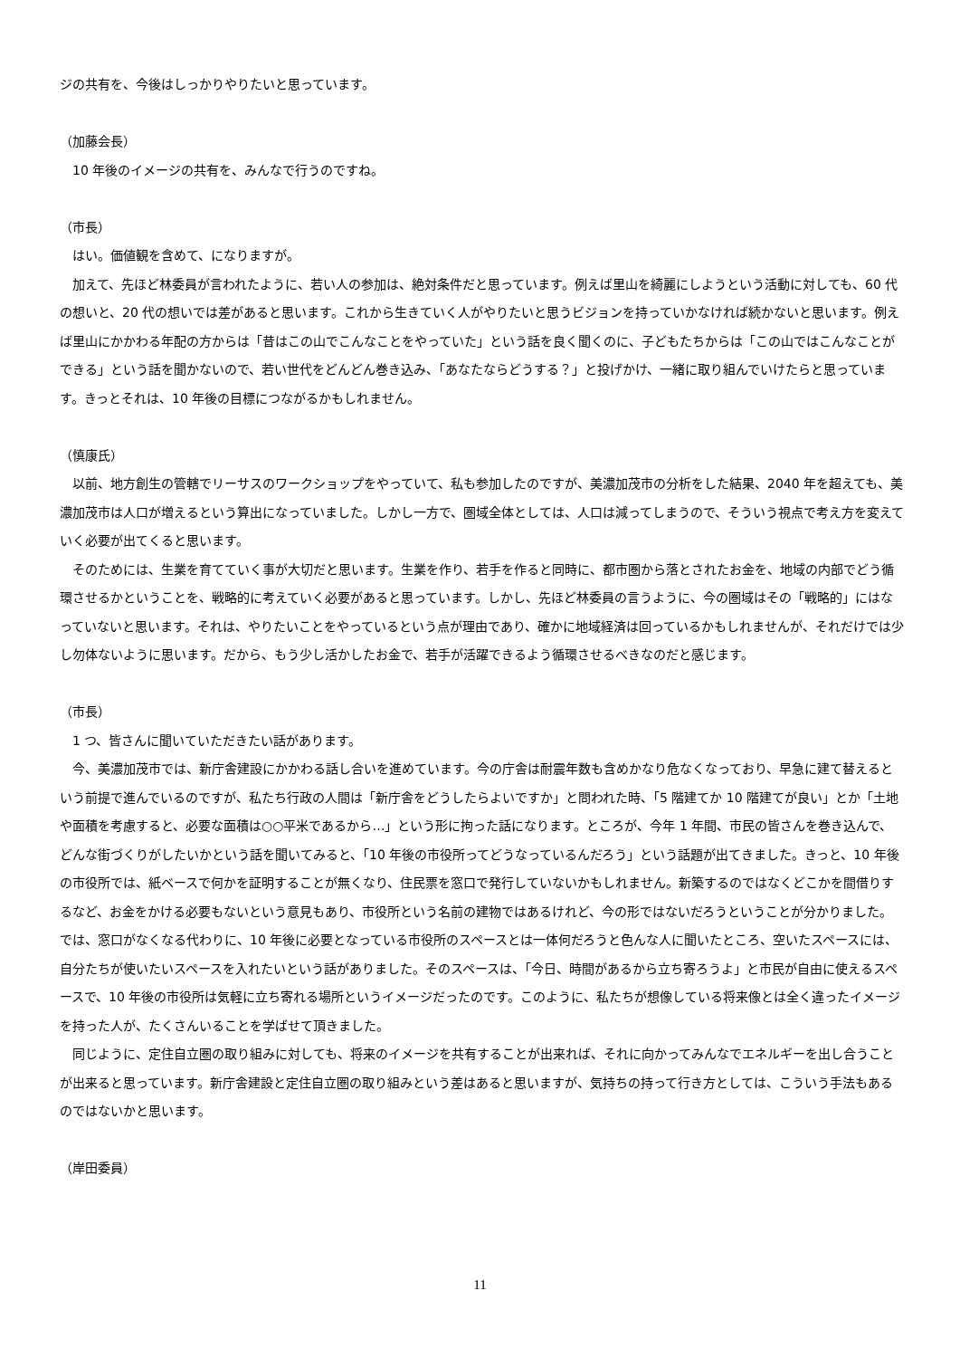ジの共有を、今後はしっかりやりたいと思っています。
（加藤会長）
　10 年後のイメージの共有を、みんなで行うのですね。
（市長）
　はい。価値観を含めて、になりますが。
　加えて、先ほど林委員が言われたように、若い人の参加は、絶対条件だと思っています。例えば里山を綺麗にしようという活動に対しても、60 代の想いと、20 代の想いでは差があると思います。これから生きていく人がやりたいと思うビジョンを持っていかなければ続かないと思います。例えば里山にかかわる年配の方からは「昔はこの山でこんなことをやっていた」という話を良く聞くのに、子どもたちからは「この山ではこんなことができる」という話を聞かないので、若い世代をどんどん巻き込み、「あなたならどうする？」と投げかけ、一緒に取り組んでいけたらと思っています。きっとそれは、10 年後の目標につながるかもしれません。
（慎康氏）
　以前、地方創生の管轄でリーサスのワークショップをやっていて、私も参加したのですが、美濃加茂市の分析をした結果、2040 年を超えても、美濃加茂市は人口が増えるという算出になっていました。しかし一方で、圏域全体としては、人口は減ってしまうので、そういう視点で考え方を変えていく必要が出てくると思います。
　そのためには、生業を育てていく事が大切だと思います。生業を作り、若手を作ると同時に、都市圏から落とされたお金を、地域の内部でどう循環させるかということを、戦略的に考えていく必要があると思っています。しかし、先ほど林委員の言うように、今の圏域はその「戦略的」にはなっていないと思います。それは、やりたいことをやっているという点が理由であり、確かに地域経済は回っているかもしれませんが、それだけでは少し勿体ないように思います。だから、もう少し活かしたお金で、若手が活躍できるよう循環させるべきなのだと感じます。
（市長）
　1 つ、皆さんに聞いていただきたい話があります。
　今、美濃加茂市では、新庁舎建設にかかわる話し合いを進めています。今の庁舎は耐震年数も含めかなり危なくなっており、早急に建て替えるという前提で進んでいるのですが、私たち行政の人間は「新庁舎をどうしたらよいですか」と問われた時、「5 階建てか 10 階建てが良い」とか「土地や面積を考慮すると、必要な面積は○○平米であるから…」という形に拘った話になります。ところが、今年 1 年間、市民の皆さんを巻き込んで、どんな街づくりがしたいかという話を聞いてみると、「10 年後の市役所ってどうなっているんだろう」という話題が出てきました。きっと、10 年後の市役所では、紙ベースで何かを証明することが無くなり、住民票を窓口で発行していないかもしれません。新築するのではなくどこかを間借りするなど、お金をかける必要もないという意見もあり、市役所という名前の建物ではあるけれど、今の形ではないだろうということが分かりました。では、窓口がなくなる代わりに、10 年後に必要となっている市役所のスペースとは一体何だろうと色んな人に聞いたところ、空いたスペースには、自分たちが使いたいスペースを入れたいという話がありました。そのスペースは、「今日、時間があるから立ち寄ろうよ」と市民が自由に使えるスペースで、10 年後の市役所は気軽に立ち寄れる場所というイメージだったのです。このように、私たちが想像している将来像とは全く違ったイメージを持った人が、たくさんいることを学ばせて頂きました。
　同じように、定住自立圏の取り組みに対しても、将来のイメージを共有することが出来れば、それに向かってみんなでエネルギーを出し合うことが出来ると思っています。新庁舎建設と定住自立圏の取り組みという差はあると思いますが、気持ちの持って行き方としては、こういう手法もあるのではないかと思います。
（岸田委員）
11